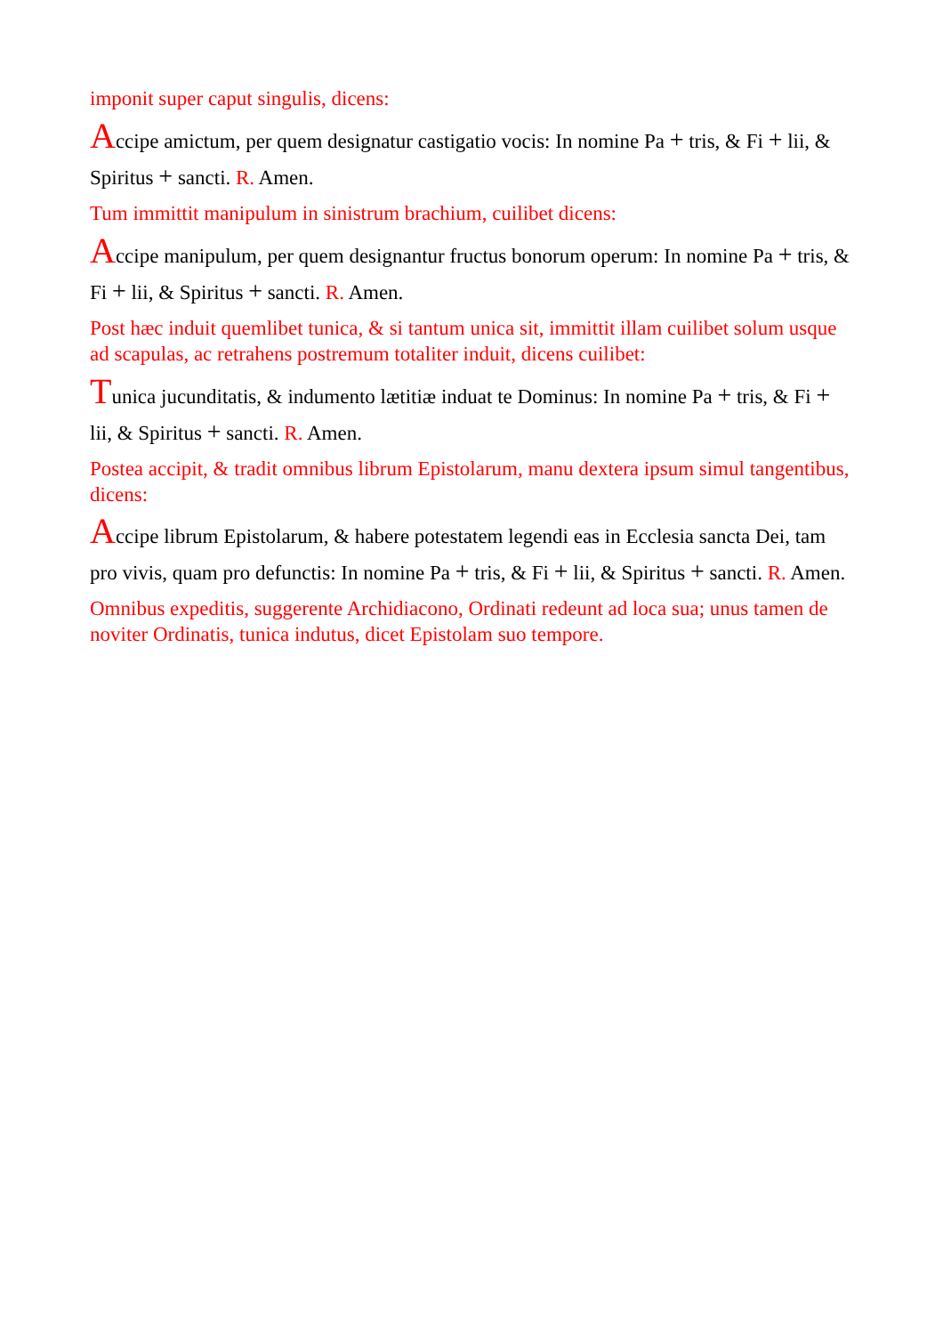imponit super caput singulis, dicens:
Accipe amictum, per quem designatur castigatio vocis: In nomine Pa + tris, & Fi + lii, & Spiritus + sancti. R. Amen.
Tum immittit manipulum in sinistrum brachium, cuilibet dicens:
Accipe manipulum, per quem designantur fructus bonorum operum: In nomine Pa + tris, & Fi + lii, & Spiritus + sancti. R. Amen.
Post hæc induit quemlibet tunica, & si tantum unica sit, immittit illam cuilibet solum usque ad scapulas, ac retrahens postremum totaliter induit, dicens cuilibet:
Tunica jucunditatis, & indumento lætitiæ induat te Dominus: In nomine Pa + tris, & Fi + lii, & Spiritus + sancti. R. Amen.
Postea accipit, & tradit omnibus librum Epistolarum, manu dextera ipsum simul tangentibus, dicens:
Accipe librum Epistolarum, & habere potestatem legendi eas in Ecclesia sancta Dei, tam pro vivis, quam pro defunctis: In nomine Pa + tris, & Fi + lii, & Spiritus + sancti. R. Amen.
Omnibus expeditis, suggerente Archidiacono, Ordinati redeunt ad loca sua; unus tamen de noviter Ordinatis, tunica indutus, dicet Epistolam suo tempore.